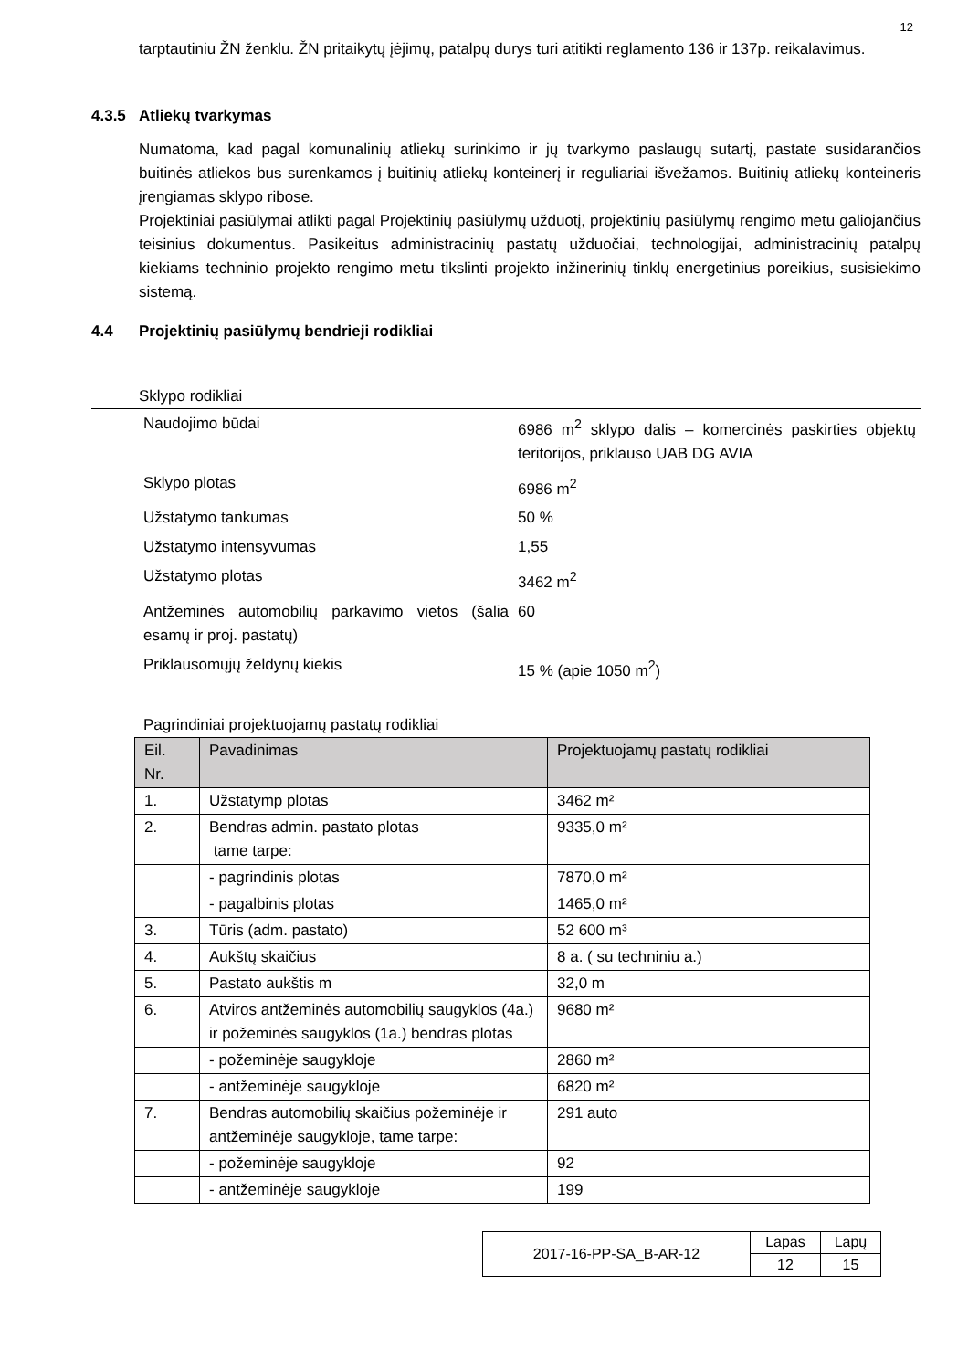12
tarptautiniu ŽN ženklu. ŽN pritaikytų įėjimų, patalpų durys turi atitikti reglamento 136 ir 137p. reikalavimus.
4.3.5 Atliekų tvarkymas
Numatoma, kad pagal komunalinių atliekų surinkimo ir jų tvarkymo paslaugų sutartį, pastate susidarančios buitinės atliekos bus surenkamos į buitinių atliekų konteinerį ir reguliariai išvežamos. Buitinių atliekų konteineris įrengiamas sklypo ribose.
Projektiniai pasiūlymai atlikti pagal Projektinių pasiūlymų užduotį, projektinių pasiūlymų rengimo metu galiojančius teisinius dokumentus. Pasikeitus administracinių pastatų užduočiai, technologijai, administracinių patalpų kiekiams techninio projekto rengimo metu tikslinti projekto inžinerinių tinklų energetinius poreikius, susisiekimo sistemą.
4.4 Projektinių pasiūlymų bendrieji rodikliai
Sklypo rodikliai
| Naudojimo būdai | 6986 m<sup>2</sup> sklypo dalis – komercinės paskirties objektų teritorijos, priklauso UAB DG AVIA |
| Sklypo plotas | 6986 m<sup>2</sup> |
| Užstatymo tankumas | 50 % |
| Užstatymo intensyvumas | 1,55 |
| Užstatymo plotas | 3462 m<sup>2</sup> |
| Antžeminės automobilių parkavimo vietos (šalia esamų ir proj. pastatų) | 60 |
| Priklausomųjų želdynų kiekis | 15 % (apie 1050 m<sup>2</sup>) |
Pagrindiniai projektuojamų pastatų rodikliai
| Eil. Nr. | Pavadinimas | Projektuojamų pastatų rodikliai |
| --- | --- | --- |
| 1. | Užstatymp plotas | 3462 m² |
| 2. | Bendras admin. pastato plotas tame tarpe: | 9335,0 m² |
| | - pagrindinis plotas | 7870,0 m² |
| | - pagalbinis plotas | 1465,0 m² |
| 3. | Tūris (adm. pastato) | 52 600 m³ |
| 4. | Aukštų skaičius | 8 a. ( su techniniu a.) |
| 5. | Pastato aukštis m | 32,0 m |
| 6. | Atviros antžeminės automobilių saugyklos (4a.) ir požeminės saugyklos (1a.) bendras plotas | 9680 m² |
| | - požeminėje saugykloje | 2860 m² |
| | - antžeminėje saugykloje | 6820 m² |
| 7. | Bendras automobilių skaičius požeminėje ir antžeminėje saugykloje, tame tarpe: | 291 auto |
| | - požeminėje saugykloje | 92 |
| | - antžeminėje saugykloje | 199 |
| 2017-16-PP-SA_B-AR-12 | Lapas | Lapų |
| | 12 | 15 |